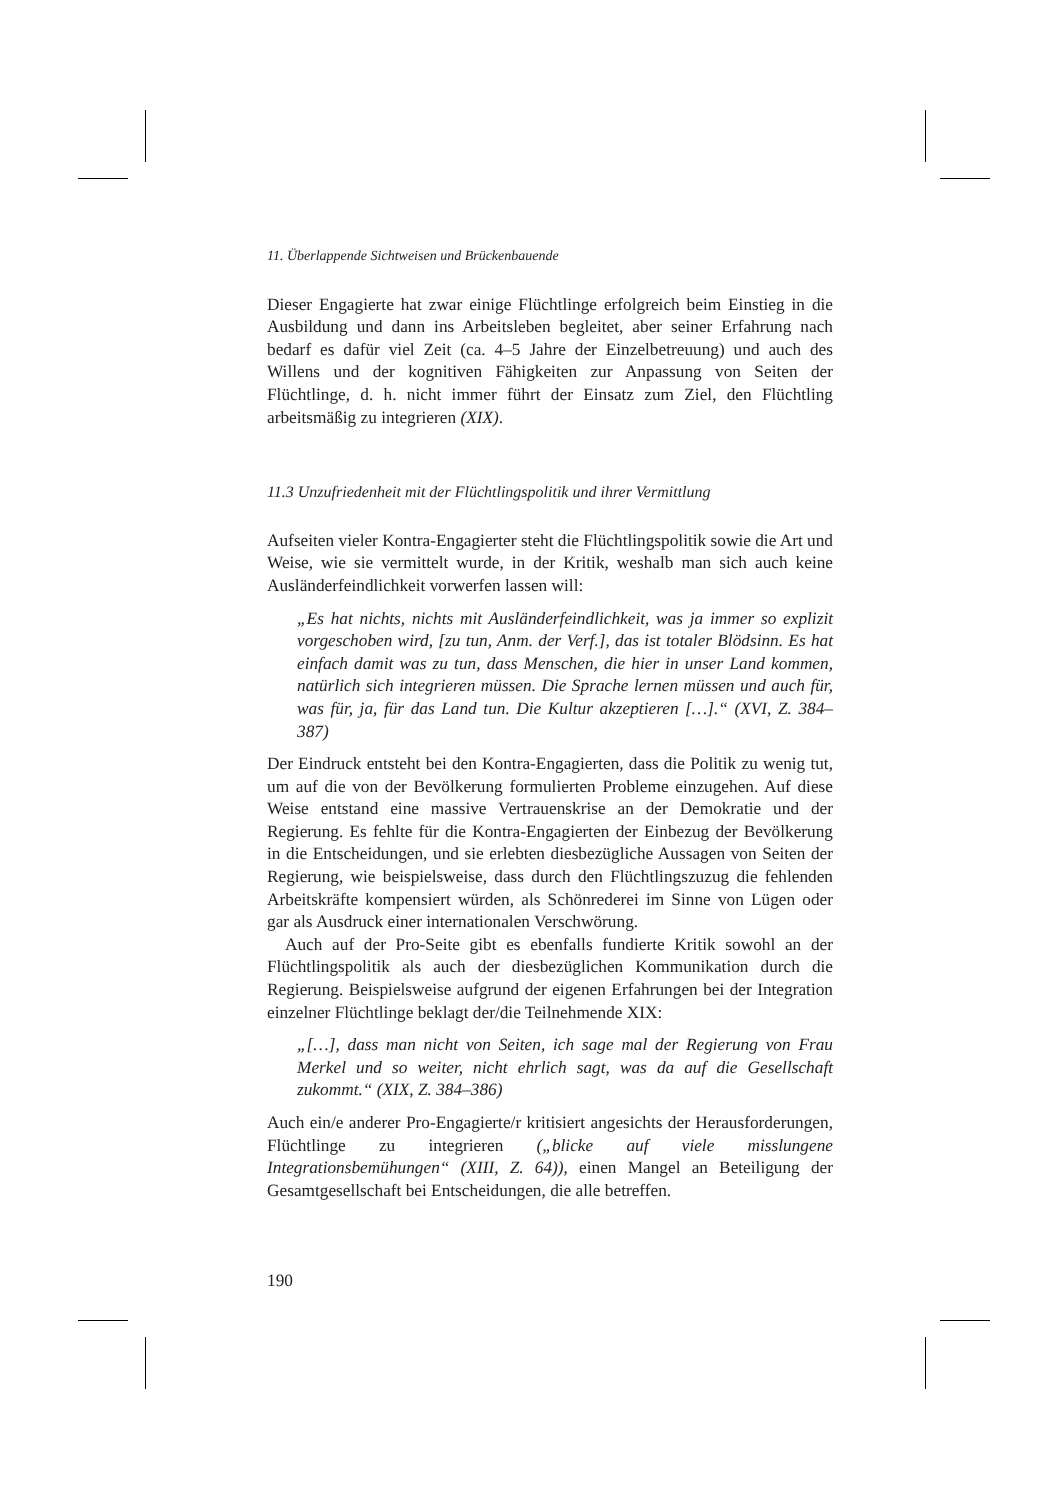11. Überlappende Sichtweisen und Brückenbauende
Dieser Engagierte hat zwar einige Flüchtlinge erfolgreich beim Einstieg in die Ausbildung und dann ins Arbeitsleben begleitet, aber seiner Erfahrung nach bedarf es dafür viel Zeit (ca. 4–5 Jahre der Einzelbetreuung) und auch des Willens und der kognitiven Fähigkeiten zur Anpassung von Seiten der Flüchtlinge, d. h. nicht immer führt der Einsatz zum Ziel, den Flüchtling arbeitsmäßig zu integrieren (XIX).
11.3 Unzufriedenheit mit der Flüchtlingspolitik und ihrer Vermittlung
Aufseiten vieler Kontra-Engagierter steht die Flüchtlingspolitik sowie die Art und Weise, wie sie vermittelt wurde, in der Kritik, weshalb man sich auch keine Ausländerfeindlichkeit vorwerfen lassen will:
„Es hat nichts, nichts mit Ausländerfeindlichkeit, was ja immer so explizit vorgeschoben wird, [zu tun, Anm. der Verf.], das ist totaler Blödsinn. Es hat einfach damit was zu tun, dass Menschen, die hier in unser Land kommen, natürlich sich integrieren müssen. Die Sprache lernen müssen und auch für, was für, ja, für das Land tun. Die Kultur akzeptieren […].“ (XVI, Z. 384–387)
Der Eindruck entsteht bei den Kontra-Engagierten, dass die Politik zu wenig tut, um auf die von der Bevölkerung formulierten Probleme einzugehen. Auf diese Weise entstand eine massive Vertrauenskrise an der Demokratie und der Regierung. Es fehlte für die Kontra-Engagierten der Einbezug der Bevölkerung in die Entscheidungen, und sie erlebten diesbezügliche Aussagen von Seiten der Regierung, wie beispielsweise, dass durch den Flüchtlingszuzug die fehlenden Arbeitskräfte kompensiert würden, als Schönrederei im Sinne von Lügen oder gar als Ausdruck einer internationalen Verschwörung.
Auch auf der Pro-Seite gibt es ebenfalls fundierte Kritik sowohl an der Flüchtlingspolitik als auch der diesbezüglichen Kommunikation durch die Regierung. Beispielsweise aufgrund der eigenen Erfahrungen bei der Integration einzelner Flüchtlinge beklagt der/die Teilnehmende XIX:
„[…], dass man nicht von Seiten, ich sage mal der Regierung von Frau Merkel und so weiter, nicht ehrlich sagt, was da auf die Gesellschaft zukommt.“ (XIX, Z. 384–386)
Auch ein/e anderer Pro-Engagierte/r kritisiert angesichts der Herausforderungen, Flüchtlinge zu integrieren („blicke auf viele misslungene Integrationsbemühungen“ (XIII, Z. 64)), einen Mangel an Beteiligung der Gesamtgesellschaft bei Entscheidungen, die alle betreffen.
190